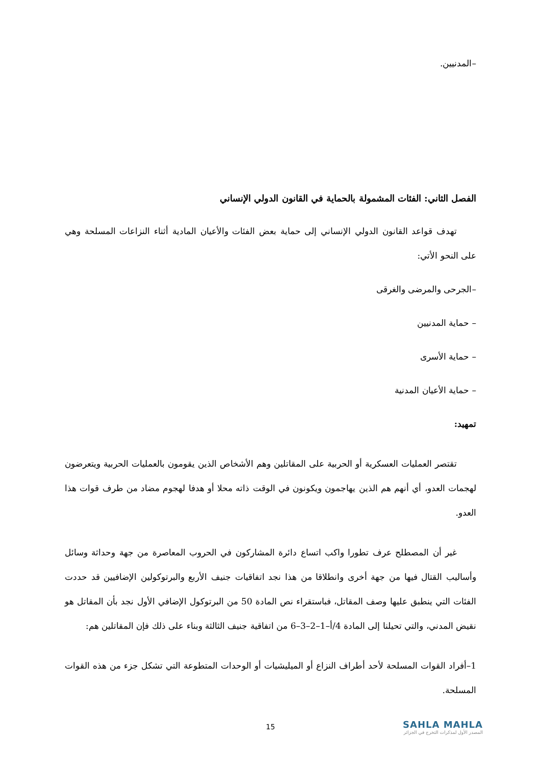–المدنيين.
الفصل الثاني: الفئات المشمولة بالحماية في القانون الدولي الإنساني
تهدف قواعد القانون الدولي الإنساني إلى حماية بعض الفئات والأعيان المادية أثناء النزاعات المسلحة وهي على النحو الأتي:
–الجرحى والمرضى والغرقى
– حماية المدنيين
– حماية الأسرى
– حماية الأعيان المدنية
تمهيد:
تقتصر العمليات العسكرية أو الحربية على المقاتلين وهم الأشخاص الذين يقومون بالعمليات الحربية ويتعرضون لهجمات العدو، أي أنهم هم الذين يهاجمون ويكونون في الوقت ذاته محلا أو هدفا لهجوم مضاد من طرف قوات هذا العدو.
غير أن المصطلح عرف تطورا واكب اتساع دائرة المشاركون في الحروب المعاصرة من جهة وحداثة وسائل وأساليب القتال فيها من جهة أخرى وانطلاقا من هذا نجد اتفاقيات جنيف الأربع والبرتوكولين الإضافيين قد حددت الفئات التي ينطبق عليها وصف المقاتل، فباستقراء نص المادة 50 من البرتوكول الإضافي الأول نجد بأن المقاتل هو نقيض المدني، والتي تحيلنا إلى المادة 4/أ–1–2–3–6 من اتفاقية جنيف الثالثة وبناء على ذلك فإن المقاتلين هم:
1–أفراد القوات المسلحة لأحد أطراف النزاع أو الميليشيات أو الوحدات المتطوعة التي تشكل جزء من هذه القوات المسلحة.
15
SAHLA MAHLA
المصدر الأول لمذكرات التخرج في الجزائر